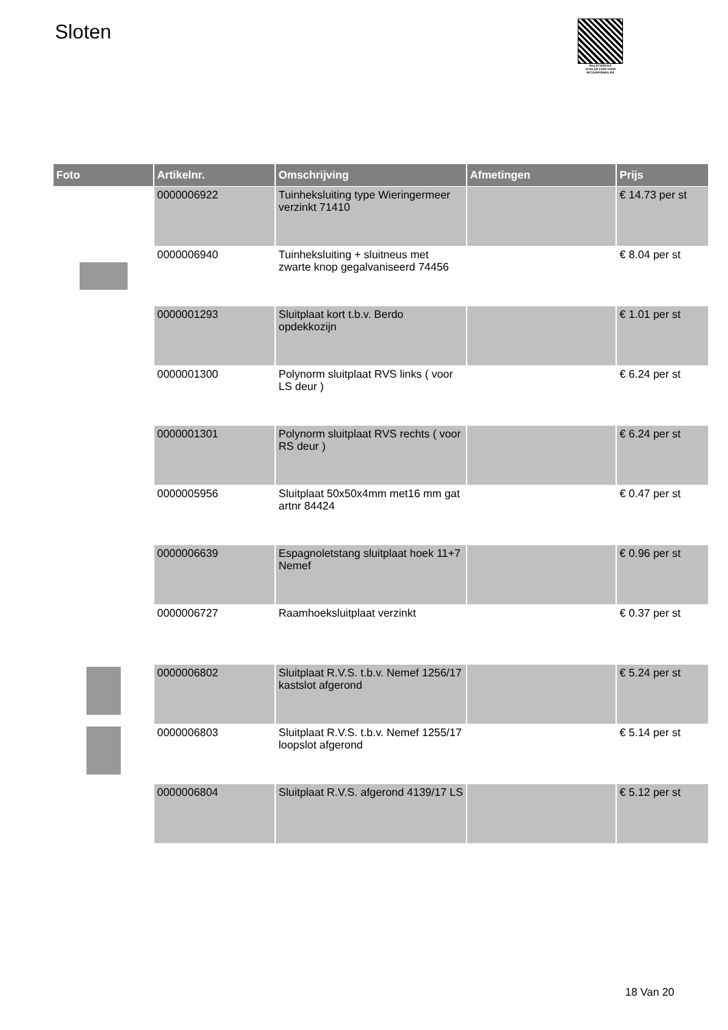Sloten
PALLETSERVICE
SCAN QR-CODE VOOR RETOURFORMULIER
| Foto | Artikelnr. | Omschrijving | Afmetingen | Prijs |
| --- | --- | --- | --- | --- |
| | 0000006922 | Tuinheksluiting type Wieringermeer verzinkt 71410 | | € 14.73 per st |
| | 0000006940 | Tuinheksluiting + sluitneus met zwarte knop gegalvaniseerd 74456 | | € 8.04 per st |
| | 0000001293 | Sluitplaat kort t.b.v. Berdo opdekkozijn | | € 1.01 per st |
| | 0000001300 | Polynorm sluitplaat RVS links ( voor LS deur ) | | € 6.24 per st |
| | 0000001301 | Polynorm sluitplaat RVS rechts ( voor RS deur ) | | € 6.24 per st |
| | 0000005956 | Sluitplaat 50x50x4mm met16 mm gat artnr 84424 | | € 0.47 per st |
| | 0000006639 | Espagnoletstang sluitplaat hoek 11+7 Nemef | | € 0.96 per st |
| | 0000006727 | Raamhoeksluitplaat verzinkt | | € 0.37 per st |
| | 0000006802 | Sluitplaat R.V.S. t.b.v. Nemef 1256/17 kastslot afgerond | | € 5.24 per st |
| | 0000006803 | Sluitplaat R.V.S. t.b.v. Nemef 1255/17 loopslot afgerond | | € 5.14 per st |
| | 0000006804 | Sluitplaat R.V.S. afgerond 4139/17 LS | | € 5.12 per st |
18 Van 20